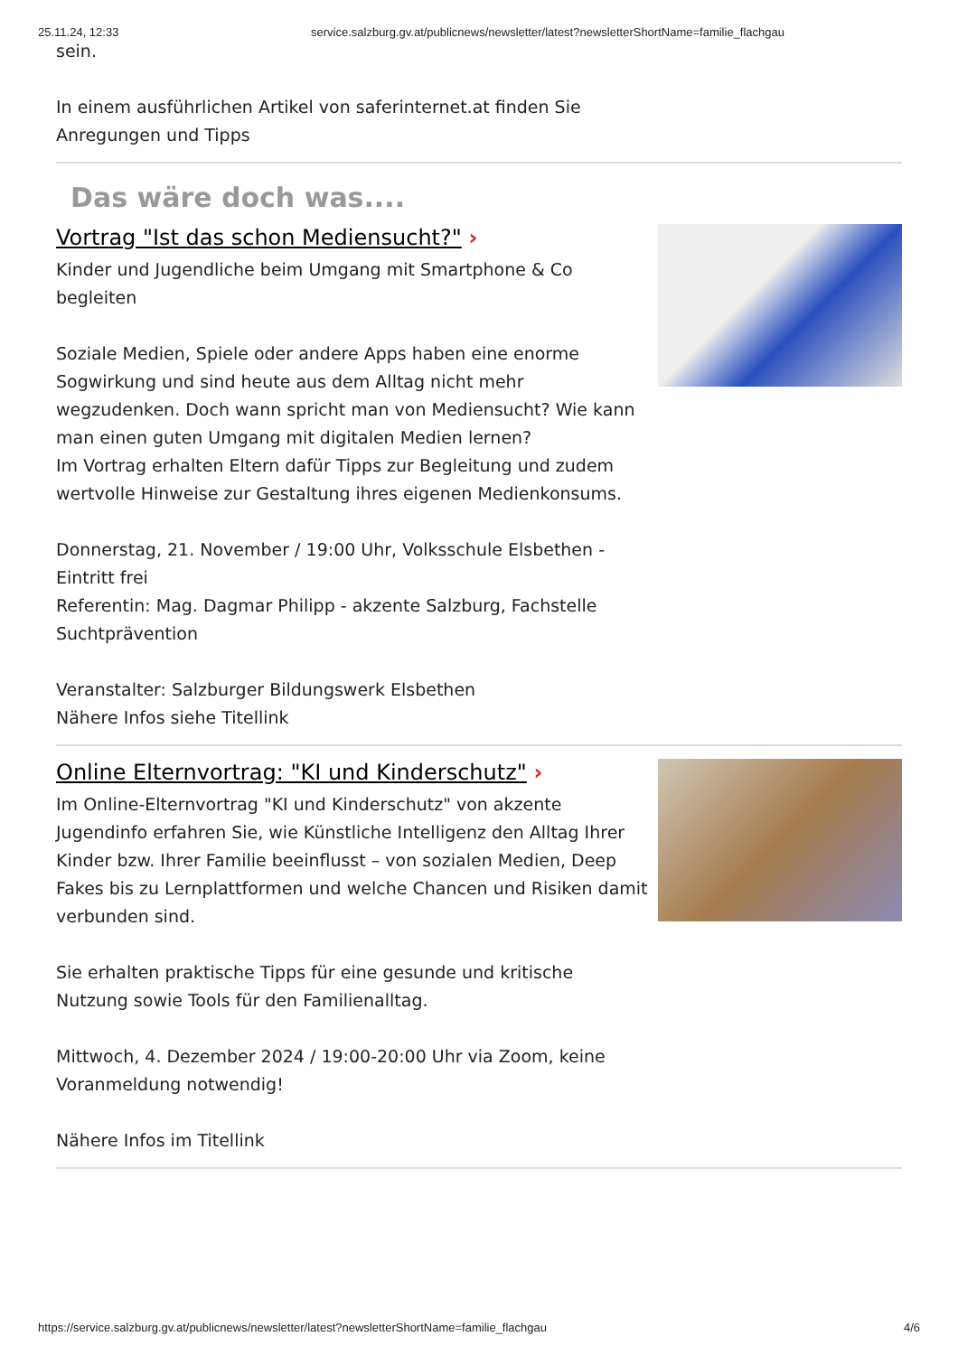25.11.24, 12:33 service.salzburg.gv.at/publicnews/newsletter/latest?newsletterShortName=familie_flachgau
sein.
In einem ausführlichen Artikel von saferinternet.at finden Sie
Anregungen und Tipps
Das wäre doch was....
Vortrag "Ist das schon Mediensucht?" ›
Kinder und Jugendliche beim Umgang mit Smartphone & Co
begleiten
Soziale Medien, Spiele oder andere Apps haben eine enorme Sogwirkung und sind heute aus dem Alltag nicht mehr wegzudenken. Doch wann spricht man von Mediensucht? Wie kann man einen guten Umgang mit digitalen Medien lernen?
Im Vortrag erhalten Eltern dafür Tipps zur Begleitung und zudem wertvolle Hinweise zur Gestaltung ihres eigenen Medienkonsums.
Donnerstag, 21. November / 19:00 Uhr, Volksschule Elsbethen - Eintritt frei
Referentin: Mag. Dagmar Philipp - akzente Salzburg, Fachstelle Suchtprävention
Veranstalter: Salzburger Bildungswerk Elsbethen
Nähere Infos siehe Titellink
Online Elternvortrag: "KI und Kinderschutz" ›
Im Online-Elternvortrag "KI und Kinderschutz" von akzente Jugendinfo erfahren Sie, wie Künstliche Intelligenz den Alltag Ihrer Kinder bzw. Ihrer Familie beeinflusst – von sozialen Medien, Deep Fakes bis zu Lernplattformen und welche Chancen und Risiken damit verbunden sind.
Sie erhalten praktische Tipps für eine gesunde und kritische Nutzung sowie Tools für den Familienalltag.
Mittwoch, 4. Dezember 2024 / 19:00-20:00 Uhr via Zoom, keine Voranmeldung notwendig!
Nähere Infos im Titellink
https://service.salzburg.gv.at/publicnews/newsletter/latest?newsletterShortName=familie_flachgau 4/6